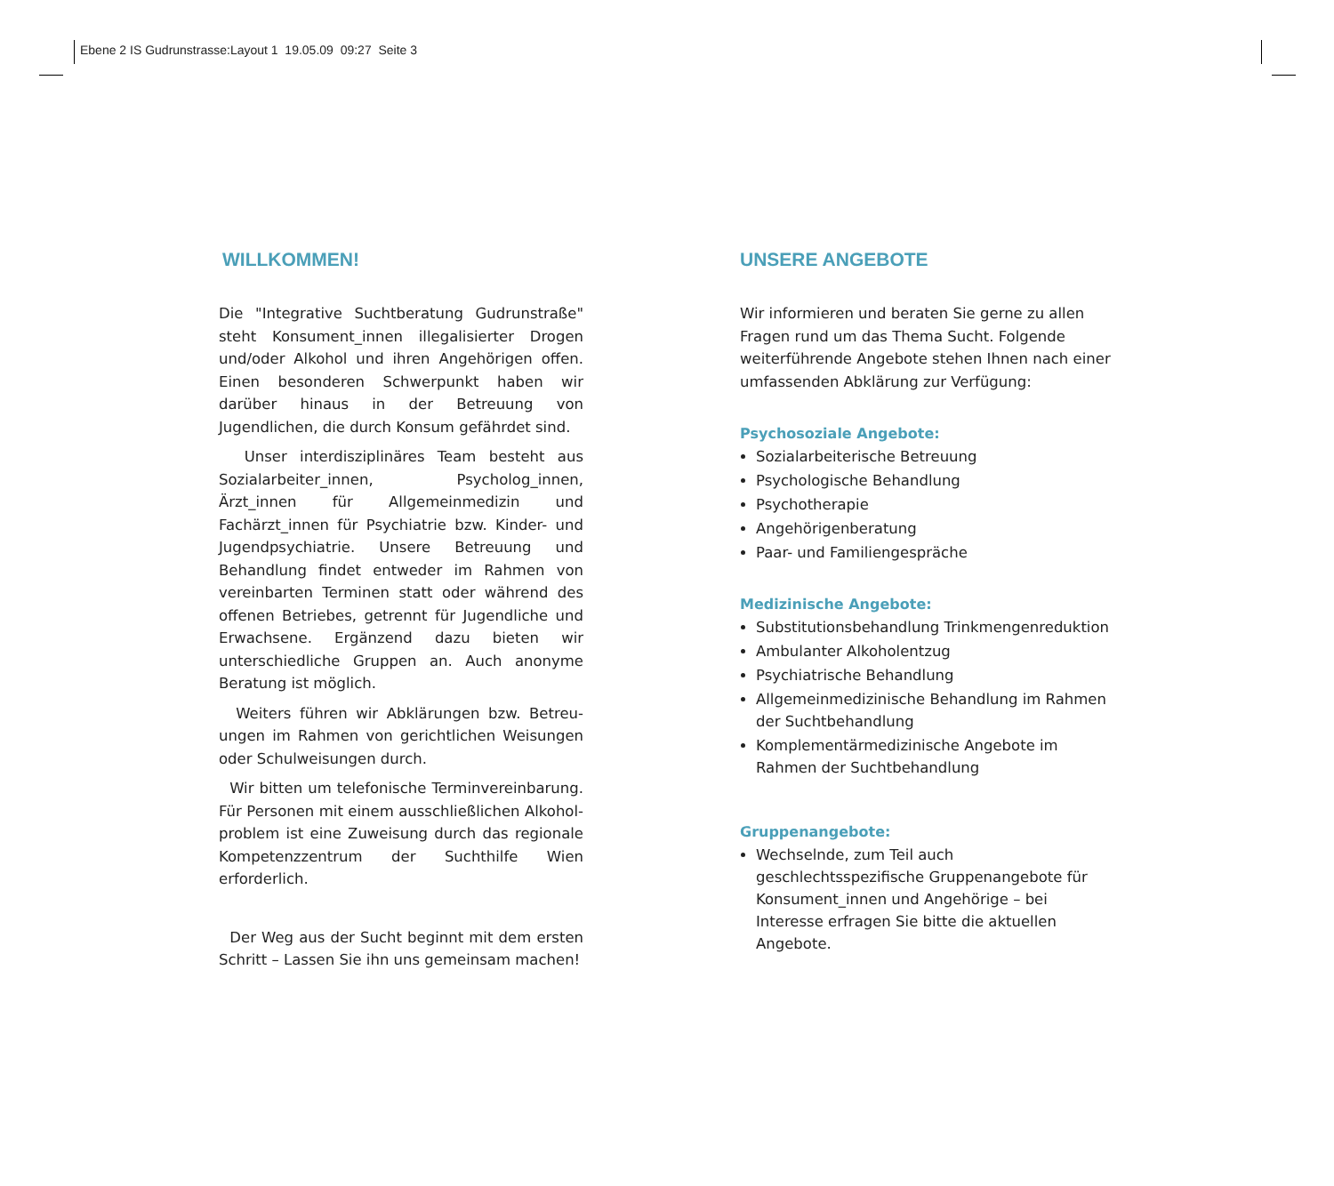Ebene 2 IS Gudrunstrasse:Layout 1 19.05.09 09:27 Seite 3
WILLKOMMEN!
Die "Integrative Suchtberatung Gudrunstraße" steht Konsument_innen illegalisierter Drogen und/oder Alkohol und ihren Angehörigen offen. Einen besonderen Schwerpunkt haben wir darüber hinaus in der Betreuung von Jugendlichen, die durch Konsum gefährdet sind.
Unser interdisziplinäres Team besteht aus Sozial­arbeiter_innen, Psycholog_innen, Ärzt_innen für Allgemeinmedizin und Fachärzt_innen für Psychiatrie bzw. Kinder- und Jugendpsychiatrie. Unsere Betreuung und Behandlung findet entweder im Rahmen von vereinbarten Terminen statt oder während des offenen Betriebes, getrennt für Jugendliche und Erwachsene. Ergänzend dazu bieten wir unterschiedliche Gruppen an. Auch anonyme Beratung ist möglich.
Weiters führen wir Abklärungen bzw. Betreu­ungen im Rahmen von gerichtlichen Weisungen oder Schulweisungen durch.
Wir bitten um telefonische Terminvereinbarung. Für Personen mit einem ausschließlichen Alkohol­problem ist eine Zuweisung durch das regionale Kompetenzzentrum der Suchthilfe Wien erforderlich.
Der Weg aus der Sucht beginnt mit dem ersten Schritt – Lassen Sie ihn uns gemeinsam machen!
UNSERE ANGEBOTE
Wir informieren und beraten Sie gerne zu allen Fragen rund um das Thema Sucht. Folgende weiterführende Angebote stehen Ihnen nach einer umfassenden Abklärung zur Verfügung:
Psychosoziale Angebote:
Sozialarbeiterische Betreuung
Psychologische Behandlung
Psychotherapie
Angehörigenberatung
Paar- und Familiengespräche
Medizinische Angebote:
Substitutionsbehandlung Trinkmengenreduktion
Ambulanter Alkoholentzug
Psychiatrische Behandlung
Allgemeinmedizinische Behandlung im Rahmen der Suchtbehandlung
Komplementärmedizinische Angebote im Rahmen der Suchtbehandlung
Gruppenangebote:
Wechselnde, zum Teil auch geschlechtsspezifische Gruppenangebote für Konsument_innen und Angehörige – bei Interesse erfragen Sie bitte die aktuellen Angebote.